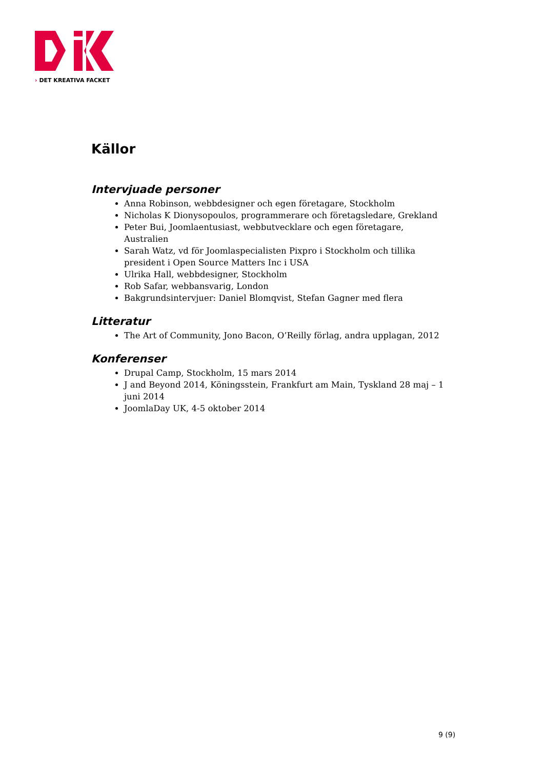› DET KREATIVA FACKET
Källor
Intervjuade personer
Anna Robinson, webbdesigner och egen företagare, Stockholm
Nicholas K Dionysopoulos, programmerare och företagsledare, Grekland
Peter Bui, Joomlaentusiast, webbutvecklare och egen företagare, Australien
Sarah Watz, vd för Joomlaspecialisten Pixpro i Stockholm och tillika president i Open Source Matters Inc i USA
Ulrika Hall, webbdesigner, Stockholm
Rob Safar, webbansvarig, London
Bakgrundsintervjuer: Daniel Blomqvist, Stefan Gagner med flera
Litteratur
The Art of Community, Jono Bacon, O’Reilly förlag, andra upplagan, 2012
Konferenser
Drupal Camp, Stockholm, 15 mars 2014
J and Beyond 2014, Köningsstein, Frankfurt am Main, Tyskland 28 maj – 1 juni 2014
JoomlaDay UK, 4-5 oktober 2014
9 (9)